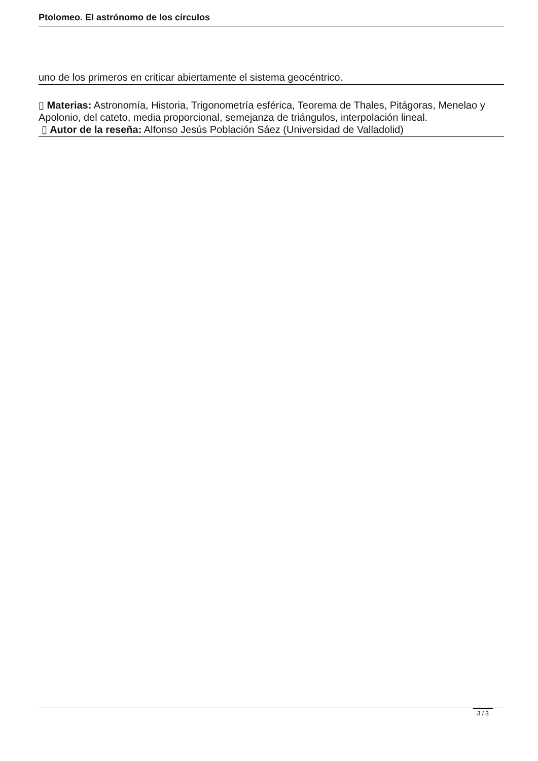Ptolomeo. El astrónomo de los círculos
uno de los primeros en criticar abiertamente el sistema geocéntrico.
▯ Materias: Astronomía, Historia, Trigonometría esférica, Teorema de Thales, Pitágoras, Menelao y Apolonio, del cateto, media proporcional, semejanza de triángulos, interpolación lineal.
▯ Autor de la reseña: Alfonso Jesús Población Sáez (Universidad de Valladolid)
3 / 3